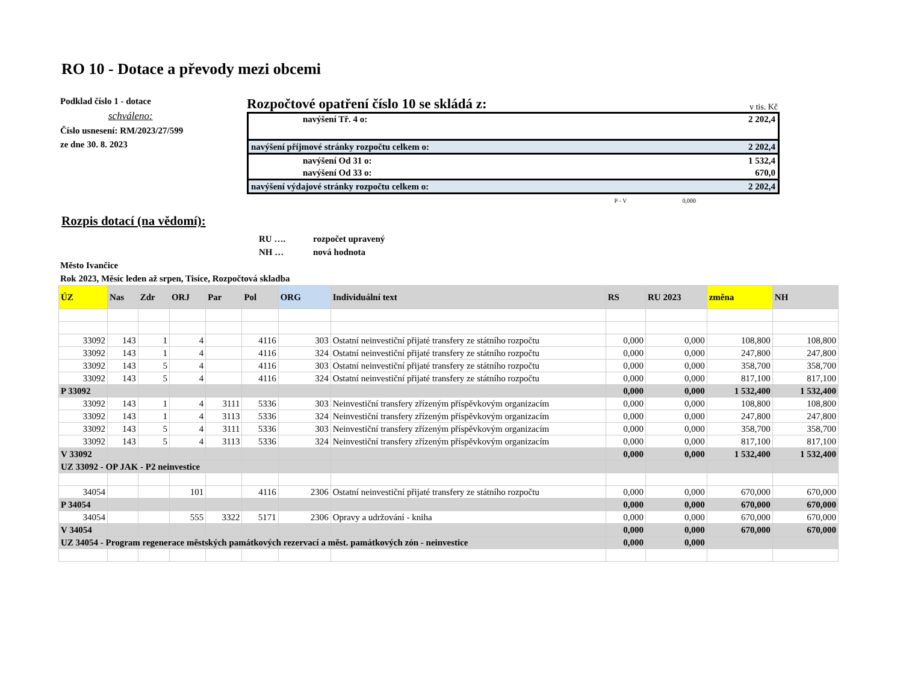RO 10 - Dotace a převody mezi obcemi
Podklad číslo 1 - dotace
schváleno:
Číslo usnesení: RM/2023/27/599
ze dne 30. 8. 2023
Rozpočtové opatření číslo 10 se skládá z: v tis. Kč
| navýšení Tř. 4 o: | 2 202,4 |
| navýšení příjmové stránky rozpočtu celkem o: | 2 202,4 |
| navýšení Od 31 o: | 1 532,4 |
| navýšení Od 33 o: | 670,0 |
| navýšení výdajové stránky rozpočtu celkem o: | 2 202,4 |
| P - V 0,000 | |
Rozpis dotací (na vědomí):
RU …. rozpočet upravený
NH … nová hodnota
Město Ivančice
Rok 2023, Měsíc leden až srpen, Tisíce, Rozpočtová skladba
| ÚZ | Nas | Zdr | ORJ | Par | Pol | ORG | Individuální text | RS | RU 2023 | změna | NH |
| --- | --- | --- | --- | --- | --- | --- | --- | --- | --- | --- | --- |
| 33092 | 143 | 1 | 4 | | 4116 | 303 | Ostatní neinvestiční přijaté transfery ze státního rozpočtu | 0,000 | 0,000 | 108,800 | 108,800 |
| 33092 | 143 | 1 | 4 | | 4116 | 324 | Ostatní neinvestiční přijaté transfery ze státního rozpočtu | 0,000 | 0,000 | 247,800 | 247,800 |
| 33092 | 143 | 5 | 4 | | 4116 | 303 | Ostatní neinvestiční přijaté transfery ze státního rozpočtu | 0,000 | 0,000 | 358,700 | 358,700 |
| 33092 | 143 | 5 | 4 | | 4116 | 324 | Ostatní neinvestiční přijaté transfery ze státního rozpočtu | 0,000 | 0,000 | 817,100 | 817,100 |
| P 33092 | | | | | | | | 0,000 | 0,000 | 1 532,400 | 1 532,400 |
| 33092 | 143 | 1 | 4 | 3111 | 5336 | 303 | Neinvestiční transfery zřízeným příspěvkovým organizacím | 0,000 | 0,000 | 108,800 | 108,800 |
| 33092 | 143 | 1 | 4 | 3113 | 5336 | 324 | Neinvestiční transfery zřízeným příspěvkovým organizacím | 0,000 | 0,000 | 247,800 | 247,800 |
| 33092 | 143 | 5 | 4 | 3111 | 5336 | 303 | Neinvestiční transfery zřízeným příspěvkovým organizacím | 0,000 | 0,000 | 358,700 | 358,700 |
| 33092 | 143 | 5 | 4 | 3113 | 5336 | 324 | Neinvestiční transfery zřízeným příspěvkovým organizacím | 0,000 | 0,000 | 817,100 | 817,100 |
| V 33092 | | | | | | | | 0,000 | 0,000 | 1 532,400 | 1 532,400 |
| UZ 33092 - OP JAK - P2 neinvestice | | | | | | | | | | | |
| 34054 | | | 101 | | 4116 | 2306 | Ostatní neinvestiční přijaté transfery ze státního rozpočtu | 0,000 | 0,000 | 670,000 | 670,000 |
| P 34054 | | | | | | | | 0,000 | 0,000 | 670,000 | 670,000 |
| 34054 | | | 555 | 3322 | 5171 | 2306 | Opravy a udržování - kniha | 0,000 | 0,000 | 670,000 | 670,000 |
| V 34054 | | | | | | | | 0,000 | 0,000 | 670,000 | 670,000 |
| UZ 34054 - Program regenerace městských památkových rezervací a měst. památkových zón - neinvestice | | | | | | | | 0,000 | 0,000 | | |